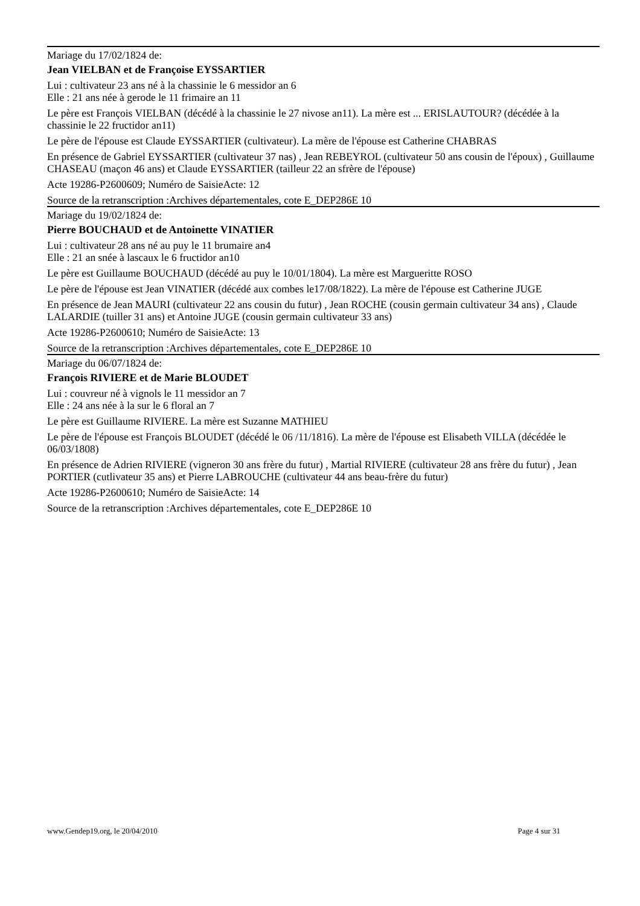Mariage du 17/02/1824 de:
Jean VIELBAN et de Françoise EYSSARTIER
Lui : cultivateur 23 ans né à la chassinie le 6 messidor an 6
Elle : 21 ans née à gerode le 11 frimaire an 11
Le père est François VIELBAN (décédé à la chassinie le 27 nivose an11). La mère est ... ERISLAUTOUR? (décédée à la chassinie le 22 fructidor an11)
Le père de l'épouse est Claude EYSSARTIER (cultivateur). La mère de l'épouse est Catherine CHABRAS
En présence de Gabriel EYSSARTIER (cultivateur 37 nas) , Jean REBEYROL (cultivateur 50 ans cousin de l'époux) , Guillaume CHASEAU (maçon 46 ans) et Claude EYSSARTIER (tailleur 22 an sfrère de l'épouse)
Acte 19286-P2600609; Numéro de SaisieActe: 12
Source de la retranscription :Archives départementales, cote E_DEP286E 10
Mariage du 19/02/1824 de:
Pierre BOUCHAUD et de Antoinette VINATIER
Lui : cultivateur 28 ans né au puy le 11 brumaire an4
Elle : 21 an snée à lascaux le 6 fructidor an10
Le père est Guillaume BOUCHAUD (décédé au puy le 10/01/1804). La mère est Margueritte ROSO
Le père de l'épouse est Jean VINATIER (décédé aux combes le17/08/1822). La mère de l'épouse est Catherine JUGE
En présence de Jean MAURI (cultivateur 22 ans cousin du futur) , Jean ROCHE (cousin germain cultivateur 34 ans) , Claude LALARDIE (tuiller 31 ans) et Antoine JUGE (cousin germain cultivateur 33 ans)
Acte 19286-P2600610; Numéro de SaisieActe: 13
Source de la retranscription :Archives départementales, cote E_DEP286E 10
Mariage du 06/07/1824 de:
François RIVIERE et de Marie BLOUDET
Lui : couvreur né à vignols le 11 messidor an 7
Elle : 24 ans née à la sur le 6 floral an 7
Le père est Guillaume RIVIERE. La mère est Suzanne MATHIEU
Le père de l'épouse est François BLOUDET (décédé le 06 /11/1816). La mère de l'épouse est Elisabeth VILLA (décédée le 06/03/1808)
En présence de Adrien RIVIERE (vigneron 30 ans frère du futur) , Martial RIVIERE (cultivateur 28 ans frère du futur) , Jean PORTIER (cutlivateur 35 ans) et Pierre LABROUCHE (cultivateur 44 ans beau-frère du futur)
Acte 19286-P2600610; Numéro de SaisieActe: 14
Source de la retranscription :Archives départementales, cote E_DEP286E 10
www.Gendep19.org, le 20/04/2010 Page 4 sur 31